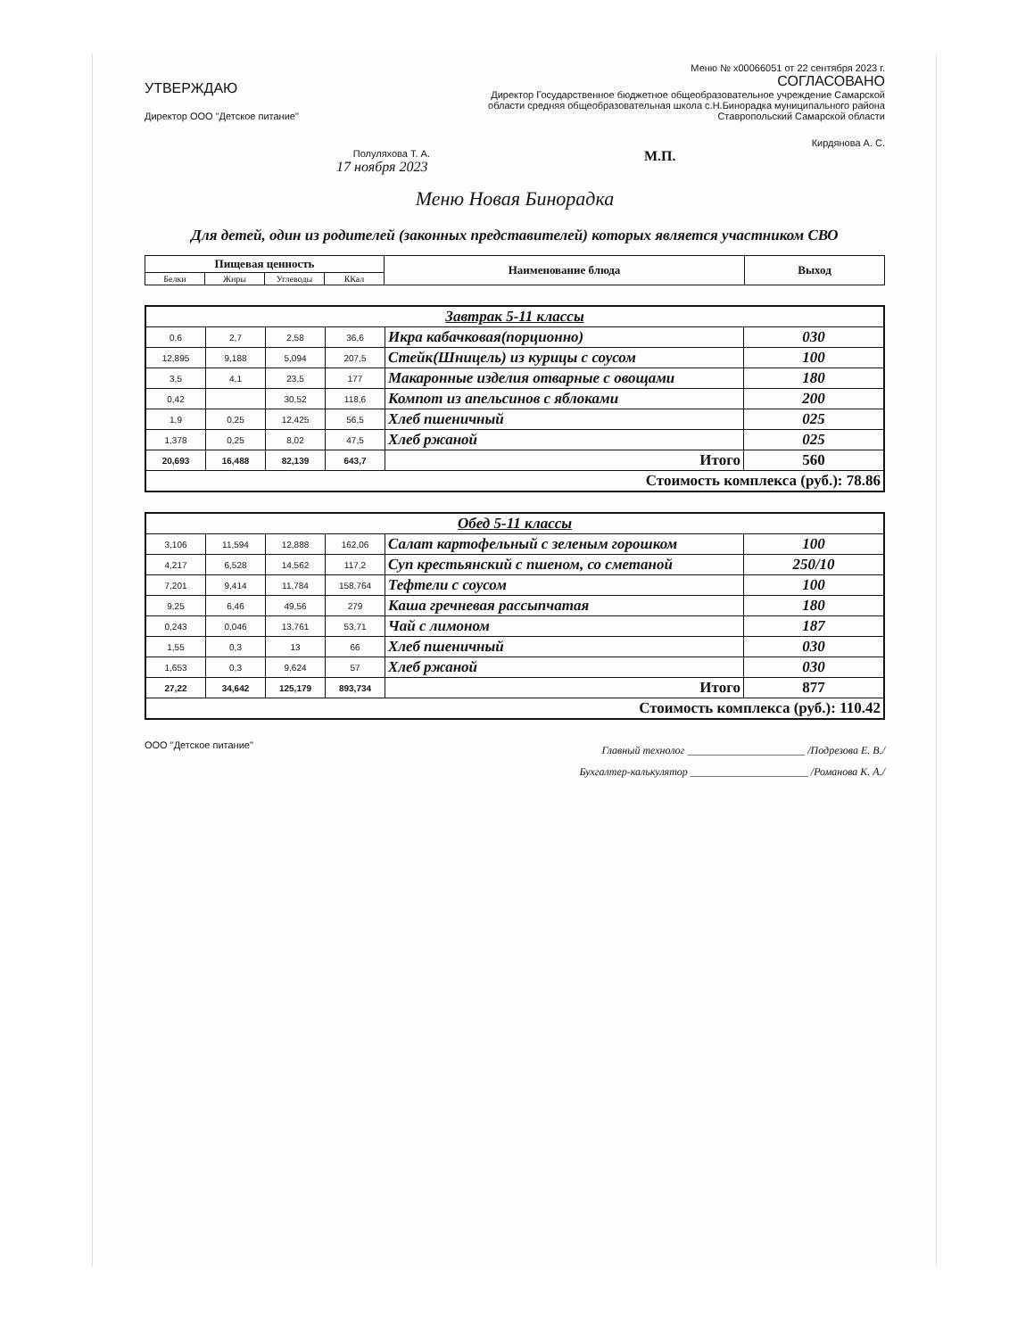Меню № x00066051 от 22 сентября 2023 г.
УТВЕРЖДАЮ
Директор ООО "Детское питание"
Полуляхова Т. А.
17 ноября 2023
СОГЛАСОВАНО
Директор Государственное бюджетное общеобразовательное учреждение Самарской области средняя общеобразовательная школа с.Н.Бинорадка муниципального района Ставропольский Самарской области
Кирдянова А. С.
М.П.
Меню Новая Бинорадка
Для детей, один из родителей (законных представителей) которых является участником СВО
| Пищевая ценность | | | | Наименование блюда | Выход |
| --- | --- | --- | --- | --- | --- |
| Белки | Жиры | Углеводы | ККал | | |
| Завтрак 5-11 классы | | | | | |
| 0,6 | 2,7 | 2,58 | 36,6 | Икра кабачковая(порционно) | 030 |
| 12,895 | 9,188 | 5,094 | 207,5 | Стейк(Шницель) из курицы с соусом | 100 |
| 3,5 | 4,1 | 23,5 | 177 | Макаронные изделия отварные с овощами | 180 |
| 0,42 | | 30,52 | 118,6 | Компот из апельсинов с яблоками | 200 |
| 1,9 | 0,25 | 12,425 | 56,5 | Хлеб пшеничный | 025 |
| 1,378 | 0,25 | 8,02 | 47,5 | Хлеб ржаной | 025 |
| 20,693 | 16,488 | 82,139 | 643,7 | Итого | 560 |
| Стоимость комплекса (руб.): 78.86 | | | | | |
| Обед 5-11 классы | | | | | |
| 3,106 | 11,594 | 12,888 | 162,06 | Салат картофельный с зеленым горошком | 100 |
| 4,217 | 6,528 | 14,562 | 117,2 | Суп крестьянский с пшеном, со сметаной | 250/10 |
| 7,201 | 9,414 | 11,784 | 158,764 | Тефтели с соусом | 100 |
| 9,25 | 6,46 | 49,56 | 279 | Каша гречневая рассыпчатая | 180 |
| 0,243 | 0,046 | 13,761 | 53,71 | Чай с лимоном | 187 |
| 1,55 | 0,3 | 13 | 66 | Хлеб пшеничный | 030 |
| 1,653 | 0,3 | 9,624 | 57 | Хлеб ржаной | 030 |
| 27,22 | 34,642 | 125,179 | 893,734 | Итого | 877 |
| Стоимость комплекса (руб.): 110.42 | | | | | |
ООО "Детское питание"
Главный технолог ______________________ /Подрезова Е. В./
Бухгалтер-калькулятор ______________________ /Романова К. А./